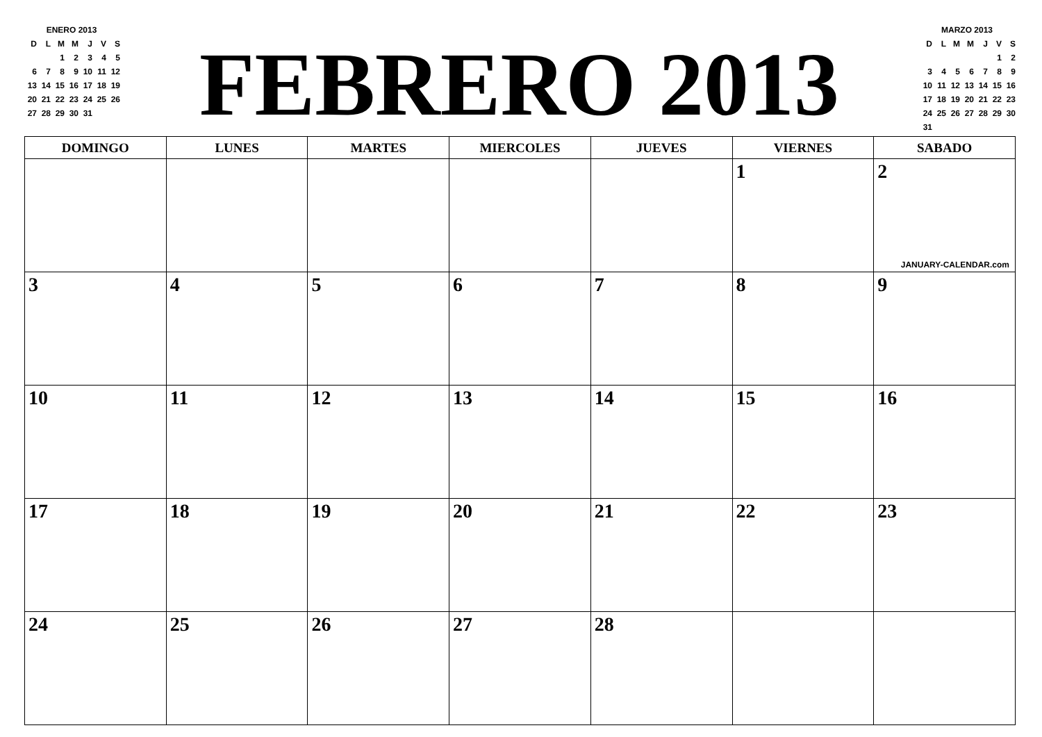ENERO 2013
| D | L | M | M | J | V | S |
| | | 1 | 2 | 3 | 4 | 5 |
| 6 | 7 | 8 | 9 | 10 | 11 | 12 |
| 13 | 14 | 15 | 16 | 17 | 18 | 19 |
| 20 | 21 | 22 | 23 | 24 | 25 | 26 |
| 27 | 28 | 29 | 30 | 31 | | |
FEBRERO 2013
MARZO 2013
| D | L | M | M | J | V | S |
| | | | | | 1 | 2 |
| 3 | 4 | 5 | 6 | 7 | 8 | 9 |
| 10 | 11 | 12 | 13 | 14 | 15 | 16 |
| 17 | 18 | 19 | 20 | 21 | 22 | 23 |
| 24 | 25 | 26 | 27 | 28 | 29 | 30 |
| 31 | | | | | | |
| DOMINGO | LUNES | MARTES | MIERCOLES | JUEVES | VIERNES | SABADO |
| --- | --- | --- | --- | --- | --- | --- |
| | | | | | 1 | 2 JANUARY-CALENDAR.com |
| 3 | 4 | 5 | 6 | 7 | 8 | 9 |
| 10 | 11 | 12 | 13 | 14 | 15 | 16 |
| 17 | 18 | 19 | 20 | 21 | 22 | 23 |
| 24 | 25 | 26 | 27 | 28 | | |